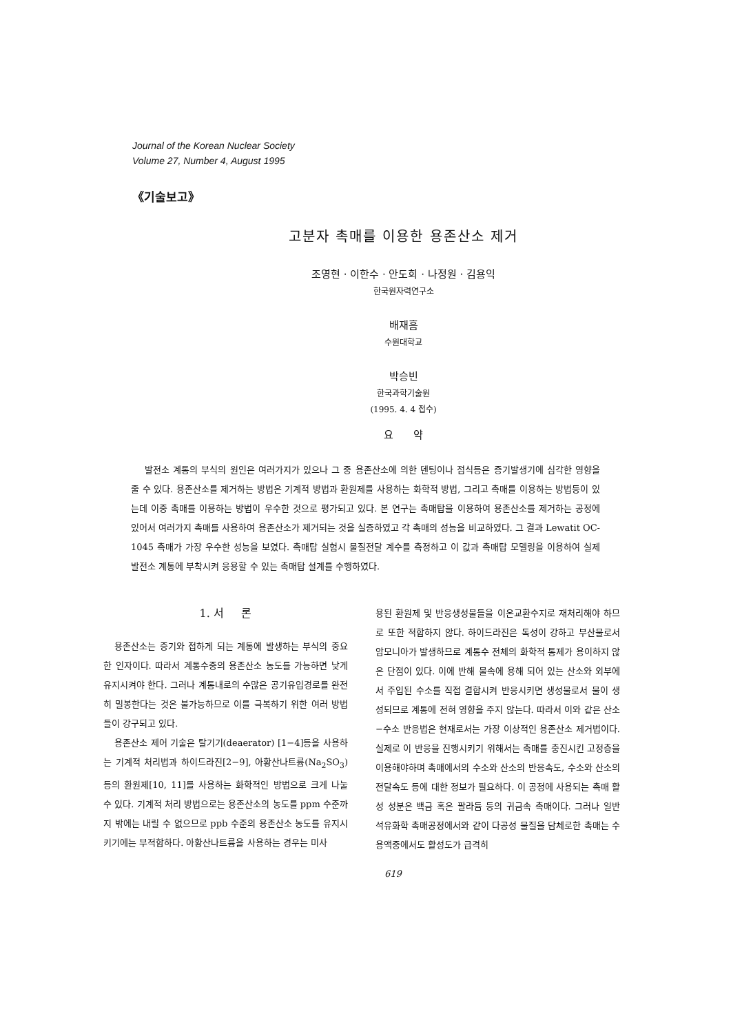Journal of the Korean Nuclear Society
Volume 27, Number 4, August 1995
《기술보고》
고분자 촉매를 이용한 용존산소 제거
조영현 · 이한수 · 안도희 · 나정원 · 김용익
한국원자력연구소
배재흠
수원대학교
박승빈
한국과학기술원
(1995. 4. 4 접수)
요 약
발전소 계통의 부식의 원인은 여러가지가 있으나 그 중 용존산소에 의한 덴팅이나 점식등은 증기발생기에 심각한 영향을 줄 수 있다. 용존산소를 제거하는 방법은 기계적 방법과 환원제를 사용하는 화학적 방법, 그리고 촉매를 이용하는 방법등이 있는데 이중 촉매를 이용하는 방법이 우수한 것으로 평가되고 있다. 본 연구는 촉매탑을 이용하여 용존산소를 제거하는 공정에 있어서 여러가지 촉매를 사용하여 용존산소가 제거되는 것을 실증하였고 각 촉매의 성능을 비교하였다. 그 결과 Lewatit OC-1045 촉매가 가장 우수한 성능을 보였다. 촉매탑 실험시 물질전달 계수를 측정하고 이 값과 촉매탑 모델링을 이용하여 실제 발전소 계통에 부착시켜 응용할 수 있는 촉매탑 설계를 수행하였다.
1. 서 론
용존산소는 증기와 접하게 되는 계통에 발생하는 부식의 중요한 인자이다. 따라서 계통수중의 용존산소 농도를 가능하면 낮게 유지시켜야 한다. 그러나 계통내로의 수많은 공기유입경로를 완전히 밀봉한다는 것은 불가능하므로 이를 극복하기 위한 여러 방법들이 강구되고 있다.
용존산소 제어 기술은 탈기기(deaerator) [1−4]등을 사용하는 기계적 처리법과 하이드라진[2−9], 아황산나트륨(Na<sub>2</sub>SO<sub>3</sub>)등의 환원제[10, 11]를 사용하는 화학적인 방법으로 크게 나눌 수 있다. 기계적 처리 방법으로는 용존산소의 농도를 ppm 수준까지 밖에는 내릴 수 없으므로 ppb 수준의 용존산소 농도를 유지시키기에는 부적합하다. 아황산나트륨을 사용하는 경우는 미사
용된 환원제 및 반응생성물들을 이온교환수지로 재처리해야 하므로 또한 적합하지 않다. 하이드라진은 독성이 강하고 부산물로서 암모니아가 발생하므로 계통수 전체의 화학적 통제가 용이하지 않은 단점이 있다. 이에 반해 물속에 용해 되어 있는 산소와 외부에서 주입된 수소를 직접 결합시켜 반응시키면 생성물로서 물이 생성되므로 계통에 전혀 영향을 주지 않는다. 따라서 이와 같은 산소−수소 반응법은 현재로서는 가장 이상적인 용존산소 제거법이다. 실제로 이 반응을 진행시키기 위해서는 촉매를 충진시킨 고정층을 이용해야하며 촉매에서의 수소와 산소의 반응속도, 수소와 산소의 전달속도 등에 대한 정보가 필요하다. 이 공정에 사용되는 촉매 활성 성분은 백금 혹은 팔라듐 등의 귀금속 촉매이다. 그러나 일반 석유화학 촉매공정에서와 같이 다공성 물질을 담체로한 촉매는 수용액중에서도 활성도가 급격히
619